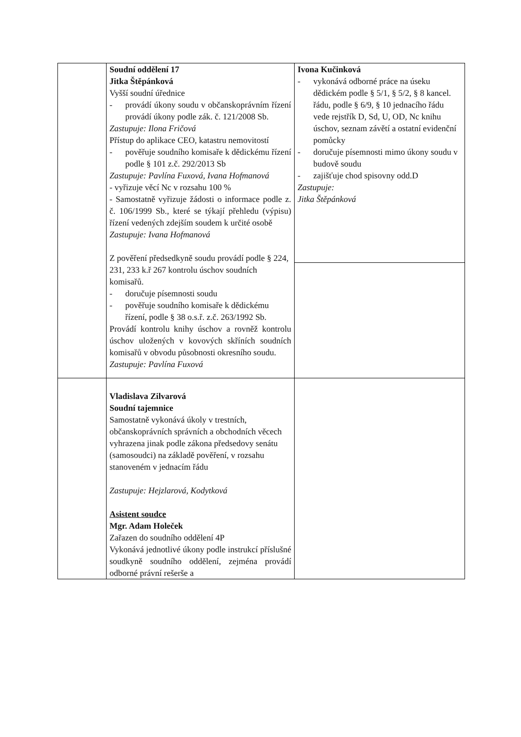| | Soudní oddělení 17 Jitka Štěpánková Vyšší soudní úřednice - provádí úkony soudu v občanskoprávním řízení provádí úkony podle zák. č. 121/2008 Sb. Zastupuje: Ilona Fričová Přístup do aplikace CEO, katastru nemovitostí - pověřuje soudního komisaře k dědickému řízení podle § 101 z.č. 292/2013 Sb Zastupuje: Pavlína Fuxová, Ivana Hofmanová - vyřizuje věcí Nc v rozsahu 100 % - Samostatně vyřizuje žádosti o informace podle z. č. 106/1999 Sb., které se týkají přehledu (výpisu) řízení vedených zdejším soudem k určité osobě Zastupuje: Ivana Hofmanová Z pověření předsedkyně soudu provádí podle § 224, 231, 233 k.ř 267 kontrolu úschov soudních komisařů. - doručuje písemnosti soudu - pověřuje soudního komisaře k dědickému řízení, podle § 38 o.s.ř. z.č. 263/1992 Sb. Provádí kontrolu knihy úschov a rovněž kontrolu úschov uložených v kovových skříních soudních komisařů v obvodu působnosti okresního soudu. Zastupuje: Pavlína Fuxová | Ivona Kučinková - vykonává odborné práce na úseku dědickém podle § 5/1, § 5/2, § 8 kancel. řádu, podle § 6/9, § 10 jednacího řádu vede rejstřík D, Sd, U, OD, Nc knihu úschov, seznam závětí a ostatní evidenční pomůcky - doručuje písemnosti mimo úkony soudu v budově soudu - zajišťuje chod spisovny odd.D Zastupuje: Jitka Štěpánková |
| | Vladislava Zilvarová Soudní tajemnice Samostatně vykonává úkoly v trestních, občanskoprávních správních a obchodních věcech vyhrazena jinak podle zákona předsedovy senátu (samosoudci) na základě pověření, v rozsahu stanoveném v jednacím řádu Zastupuje: Hejzlarová, Kodytková Asistent soudce Mgr. Adam Holeček Zařazen do soudního oddělení 4P Vykonává jednotlivé úkony podle instrukcí příslušné soudkyně soudního oddělení, zejména provádí odborné právní rešerše a | |